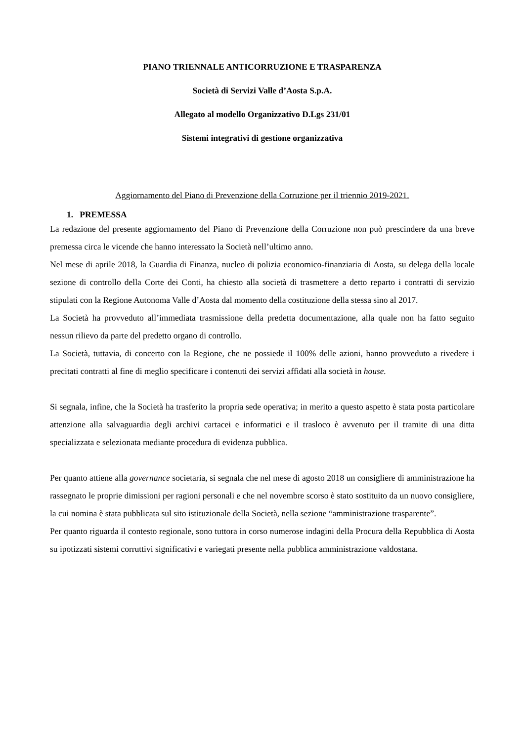PIANO TRIENNALE ANTICORRUZIONE E TRASPARENZA
Società di Servizi Valle d’Aosta S.p.A.
Allegato al modello Organizzativo D.Lgs 231/01
Sistemi integrativi di gestione organizzativa
Aggiornamento del Piano di Prevenzione della Corruzione per il triennio 2019-2021.
1. PREMESSA
La redazione del presente aggiornamento del Piano di Prevenzione della Corruzione non può prescindere da una breve premessa circa le vicende che hanno interessato la Società nell’ultimo anno.
Nel mese di aprile 2018, la Guardia di Finanza, nucleo di polizia economico-finanziaria di Aosta, su delega della locale sezione di controllo della Corte dei Conti, ha chiesto alla società di trasmettere a detto reparto i contratti di servizio stipulati con la Regione Autonoma Valle d’Aosta dal momento della costituzione della stessa sino al 2017.
La Società ha provveduto all’immediata trasmissione della predetta documentazione, alla quale non ha fatto seguito nessun rilievo da parte del predetto organo di controllo.
La Società, tuttavia, di concerto con la Regione, che ne possiede il 100% delle azioni, hanno provveduto a rivedere i precitati contratti al fine di meglio specificare i contenuti dei servizi affidati alla società in house.
Si segnala, infine, che la Società ha trasferito la propria sede operativa; in merito a questo aspetto è stata posta particolare attenzione alla salvaguardia degli archivi cartacei e informatici e il trasloco è avvenuto per il tramite di una ditta specializzata e selezionata mediante procedura di evidenza pubblica.
Per quanto attiene alla governance societaria, si segnala che nel mese di agosto 2018 un consigliere di amministrazione ha rassegnato le proprie dimissioni per ragioni personali e che nel novembre scorso è stato sostituito da un nuovo consigliere, la cui nomina è stata pubblicata sul sito istituzionale della Società, nella sezione “amministrazione trasparente”.
Per quanto riguarda il contesto regionale, sono tuttora in corso numerose indagini della Procura della Repubblica di Aosta su ipotizzati sistemi corruttivi significativi e variegati presente nella pubblica amministrazione valdostana.